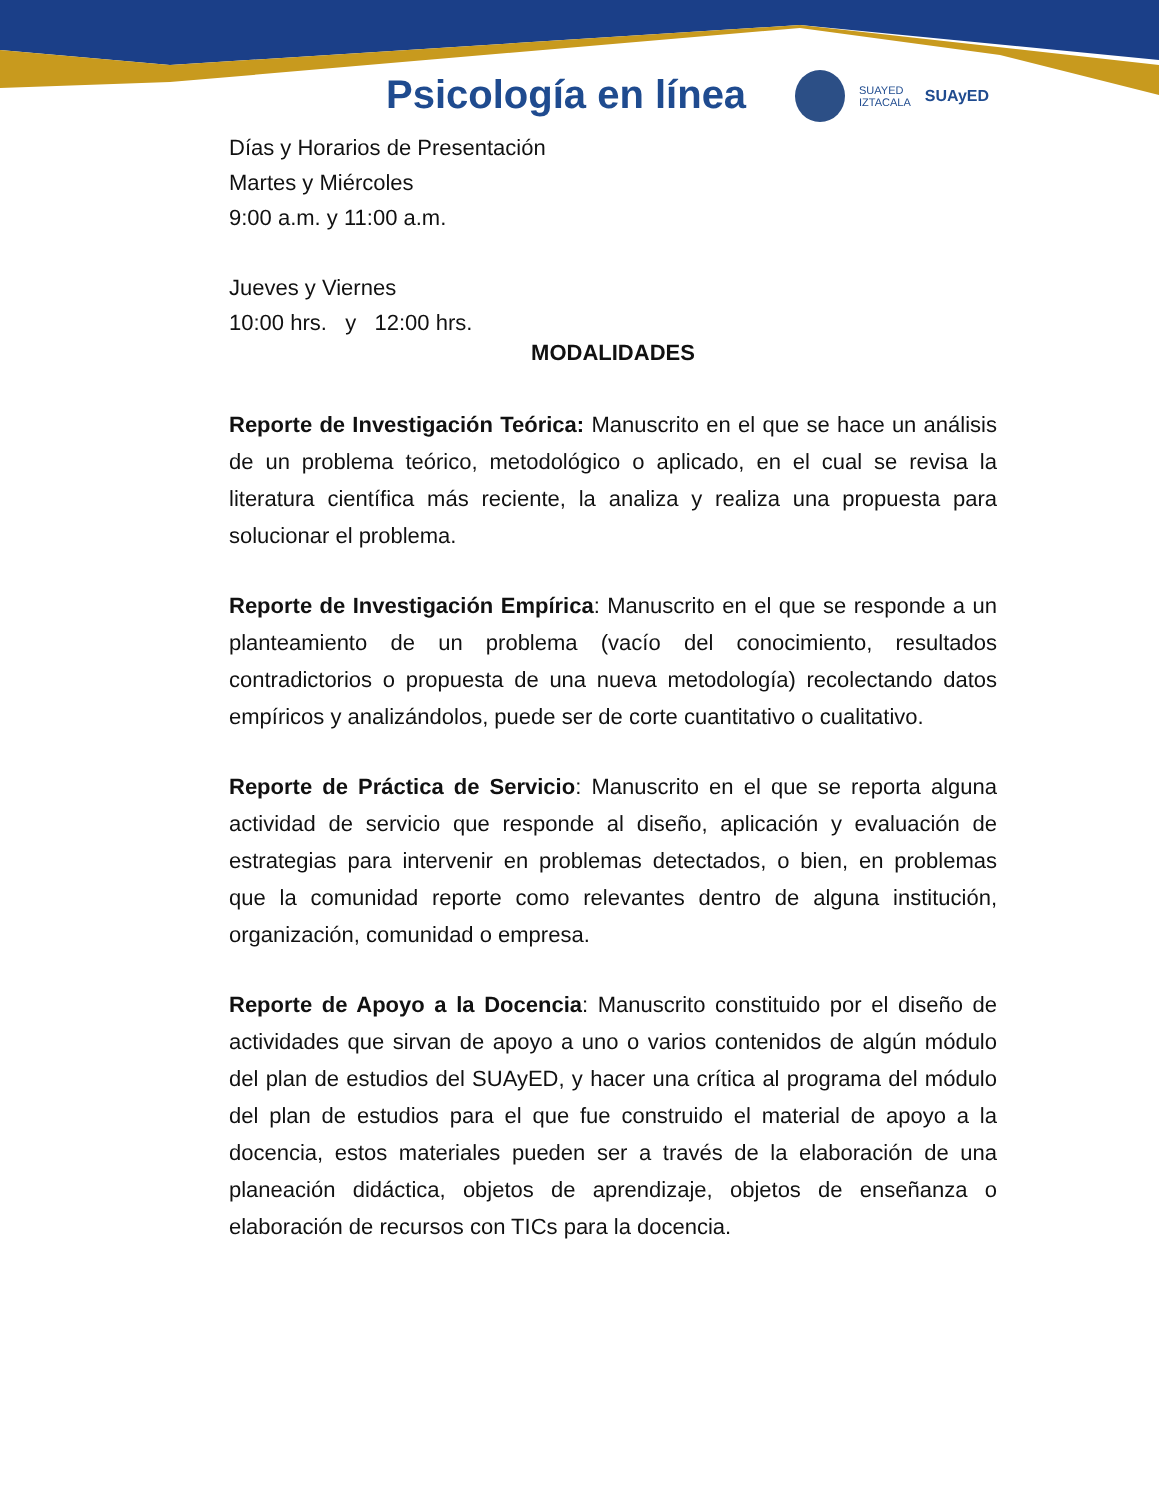Psicología en línea
SUAYED
IZTACALA SUAyED
Días y Horarios de Presentación
Martes y Miércoles
9:00 a.m. y 11:00 a.m.
Jueves y Viernes
10:00 hrs. y 12:00 hrs.
MODALIDADES
Reporte de Investigación Teórica: Manuscrito en el que se hace un análisis de un problema teórico, metodológico o aplicado, en el cual se revisa la literatura científica más reciente, la analiza y realiza una propuesta para solucionar el problema.
Reporte de Investigación Empírica: Manuscrito en el que se responde a un planteamiento de un problema (vacío del conocimiento, resultados contradictorios o propuesta de una nueva metodología) recolectando datos empíricos y analizándolos, puede ser de corte cuantitativo o cualitativo.
Reporte de Práctica de Servicio: Manuscrito en el que se reporta alguna actividad de servicio que responde al diseño, aplicación y evaluación de estrategias para intervenir en problemas detectados, o bien, en problemas que la comunidad reporte como relevantes dentro de alguna institución, organización, comunidad o empresa.
Reporte de Apoyo a la Docencia: Manuscrito constituido por el diseño de actividades que sirvan de apoyo a uno o varios contenidos de algún módulo del plan de estudios del SUAyED, y hacer una crítica al programa del módulo del plan de estudios para el que fue construido el material de apoyo a la docencia, estos materiales pueden ser a través de la elaboración de una planeación didáctica, objetos de aprendizaje, objetos de enseñanza o elaboración de recursos con TICs para la docencia.